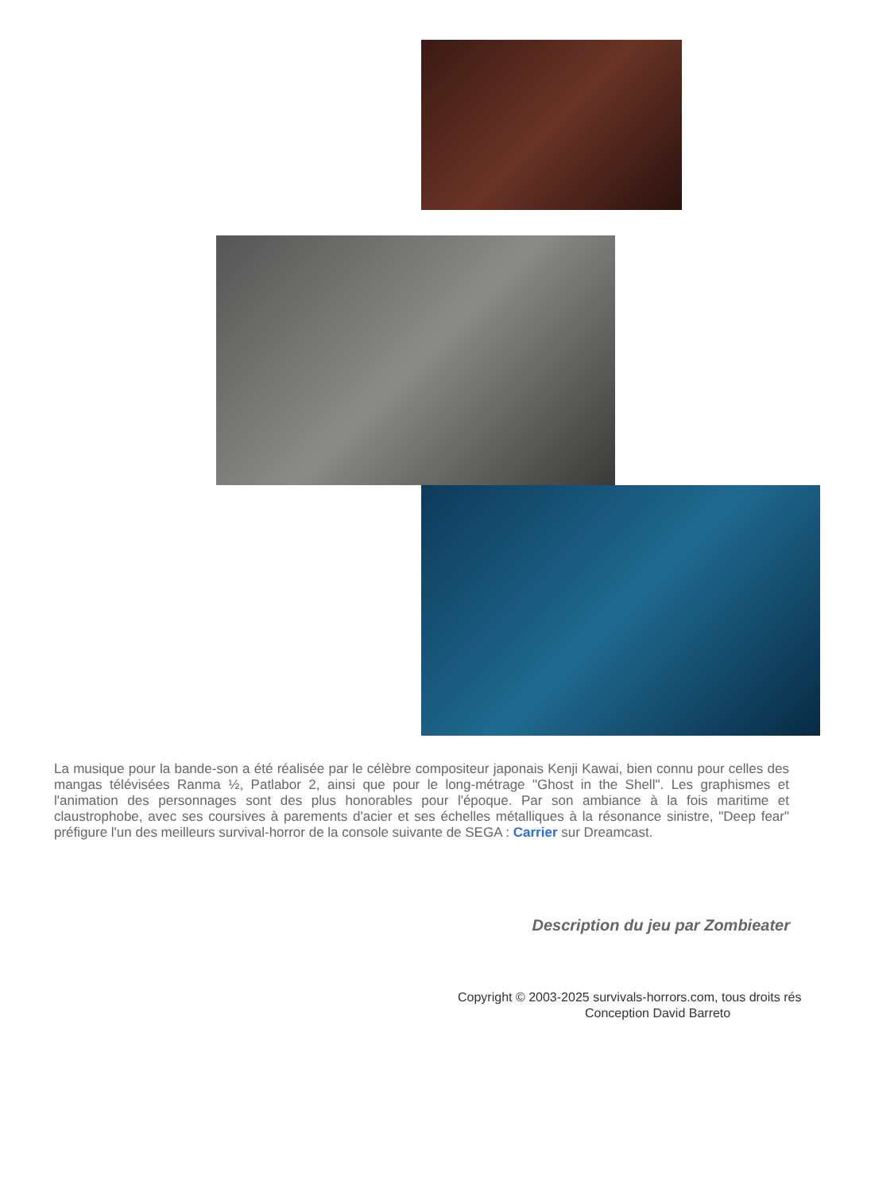La musique pour la bande-son a été réalisée par le célèbre compositeur japonais Kenji Kawai, bien connu pour celles des mangas télévisées Ranma ½, Patlabor 2, ainsi que pour le long-métrage "Ghost in the Shell". Les graphismes et l'animation des personnages sont des plus honorables pour l'époque. Par son ambiance à la fois maritime et claustrophobe, avec ses coursives à parements d'acier et ses échelles métalliques à la résonance sinistre, "Deep fear" préfigure l'un des meilleurs survival-horror de la console suivante de SEGA : Carrier sur Dreamcast.
Description du jeu par Zombieater
Copyright © 2003-2025 survivals-horrors.com, tous droits rés
Conception David Barreto